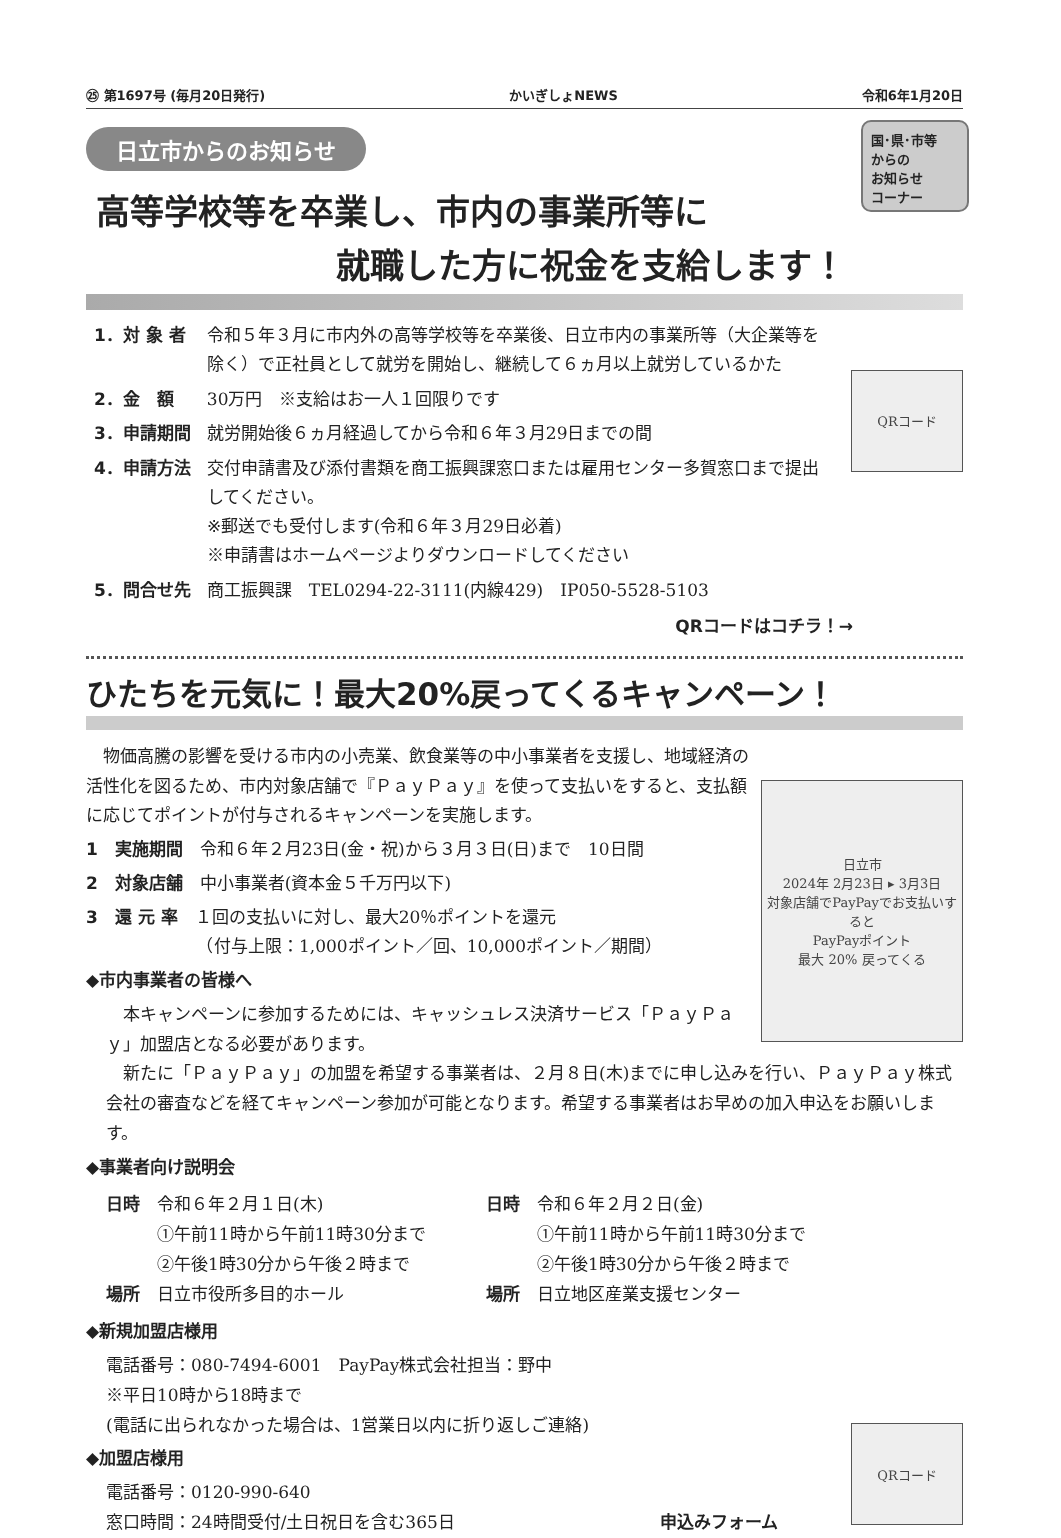㉕ 第1697号 (毎月20日発行) かいぎしょNEWS 令和6年1月20日
日立市からのお知らせ
国･県･市等
からの
お知らせ
コーナー
高等学校等を卒業し、市内の事業所等に
就職した方に祝金を支給します！
QRコード
| 1．対 象 者 | 令和５年３月に市内外の高等学校等を卒業後、日立市内の事業所等（大企業等を除く）で正社員として就労を開始し、継続して６ヵ月以上就労しているかた |
| 2．金 額 | 30万円 ※支給はお一人１回限りです |
| 3．申請期間 | 就労開始後６ヵ月経過してから令和６年３月29日までの間 |
| 4．申請方法 | 交付申請書及び添付書類を商工振興課窓口または雇用センター多賀窓口まで提出してください。 ※郵送でも受付します(令和６年３月29日必着) ※申請書はホームページよりダウンロードしてください |
| 5．問合せ先 | 商工振興課 TEL0294-22-3111(内線429) IP050-5528-5103 |
QRコードはコチラ！→
ひたちを元気に！最大20%戻ってくるキャンペーン！
日立市
2024年 2月23日 ▸ 3月3日
対象店舗でPayPayでお支払いすると
PayPayポイント
最大 20% 戻ってくる
　物価高騰の影響を受ける市内の小売業、飲食業等の中小事業者を支援し、地域経済の活性化を図るため、市内対象店舗で『ＰａｙＰａｙ』を使って支払いをすると、支払額に応じてポイントが付与されるキャンペーンを実施します。
1　実施期間　令和６年２月23日(金・祝)から３月３日(日)まで　10日間
2　対象店舗　中小事業者(資本金５千万円以下)
3　還 元 率　１回の支払いに対し、最大20％ポイントを還元
　　　　　　　（付与上限：1,000ポイント／回、10,000ポイント／期間）
◆市内事業者の皆様へ
　本キャンペーンに参加するためには、キャッシュレス決済サービス「ＰａｙＰａｙ」加盟店となる必要があります。
　新たに「ＰａｙＰａｙ」の加盟を希望する事業者は、２月８日(木)までに申し込みを行い、ＰａｙＰａｙ株式会社の審査などを経てキャンペーン参加が可能となります。希望する事業者はお早めの加入申込をお願いします。
◆事業者向け説明会
日時　令和６年２月１日(木)
　　　①午前11時から午前11時30分まで
　　　②午後1時30分から午後２時まで
場所　日立市役所多目的ホール
日時　令和６年２月２日(金)
　　　①午前11時から午前11時30分まで
　　　②午後1時30分から午後２時まで
場所　日立地区産業支援センター
QRコード
◆新規加盟店様用
電話番号：080-7494-6001　PayPay株式会社担当：野中
※平日10時から18時まで
(電話に出られなかった場合は、1営業日以内に折り返しご連絡)
◆加盟店様用
電話番号：0120-990-640
窓口時間：24時間受付/土日祝日を含む365日 申込みフォーム